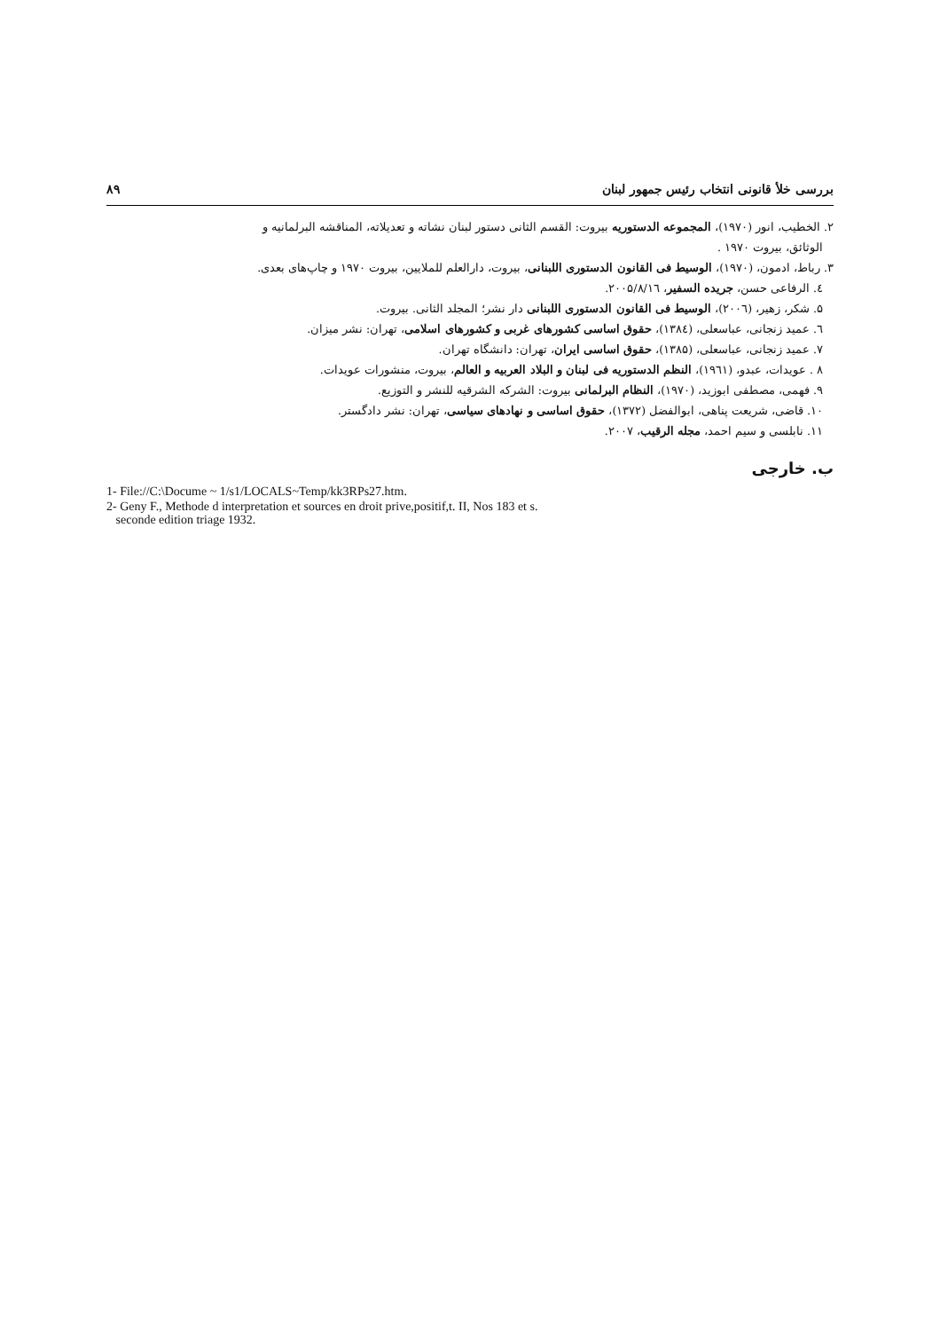بررسی خلأ قانونی انتخاب رئیس جمهور لبنان ۸۹
۲. الخطیب، انور (۱۹۷۰)، المجموعه الدستوریه بیروت: القسم الثانی دستور لبنان نشاته و تعدیلاته، المناقشه البرلمانیه و
الوثائق، بیروت ۱۹۷۰ .
۳. رباط، ادمون، (۱۹۷۰)، الوسیط فی القانون الدستوری اللبنانی، بیروت، دارالعلم للملایین، بیروت ۱۹۷۰ و چاپ‌های بعدی.
٤. الرفاعی حسن، جریده السفیر، ۲۰۰۵/۸/۱٦.
۵. شکر، زهیر، (۲۰۰٦)، الوسیط فی القانون الدستوری اللبنانی دار نشر؛ المجلد الثانی. بیروت.
٦. عمید زنجانی، عباسعلی، (۱۳۸٤)، حقوق اساسی کشورهای غربی و کشورهای اسلامی، تهران: نشر میزان.
۷. عمید زنجانی، عباسعلی، (۱۳۸۵)، حقوق اساسی ایران، تهران: دانشگاه تهران.
۸ . عویدات، عبدو، (۱۹٦۱)، النظم الدستوریه فی لبنان و البلاد العربیه و العالم، بیروت، منشورات عویدات.
۹. فهمی، مصطفی ابوزید، (۱۹۷۰)، النظام البرلمانی بیروت: الشرکه الشرقیه للنشر و التوزیع.
۱۰. قاضی، شریعت پناهی، ابوالفضل (۱۳۷۲)، حقوق اساسی و نهادهای سیاسی، تهران: نشر دادگستر.
۱۱. نابلسی و سیم احمد، مجله الرقیب، ۲۰۰۷.
ب. خارجی
1- File://C:\Docume ~ 1/s1/LOCALS~Temp/kk3RPs27.htm.
2- Geny F., Methode d interpretation et sources en droit prive,positif,t. II, Nos 183 et s.
seconde edition triage 1932.